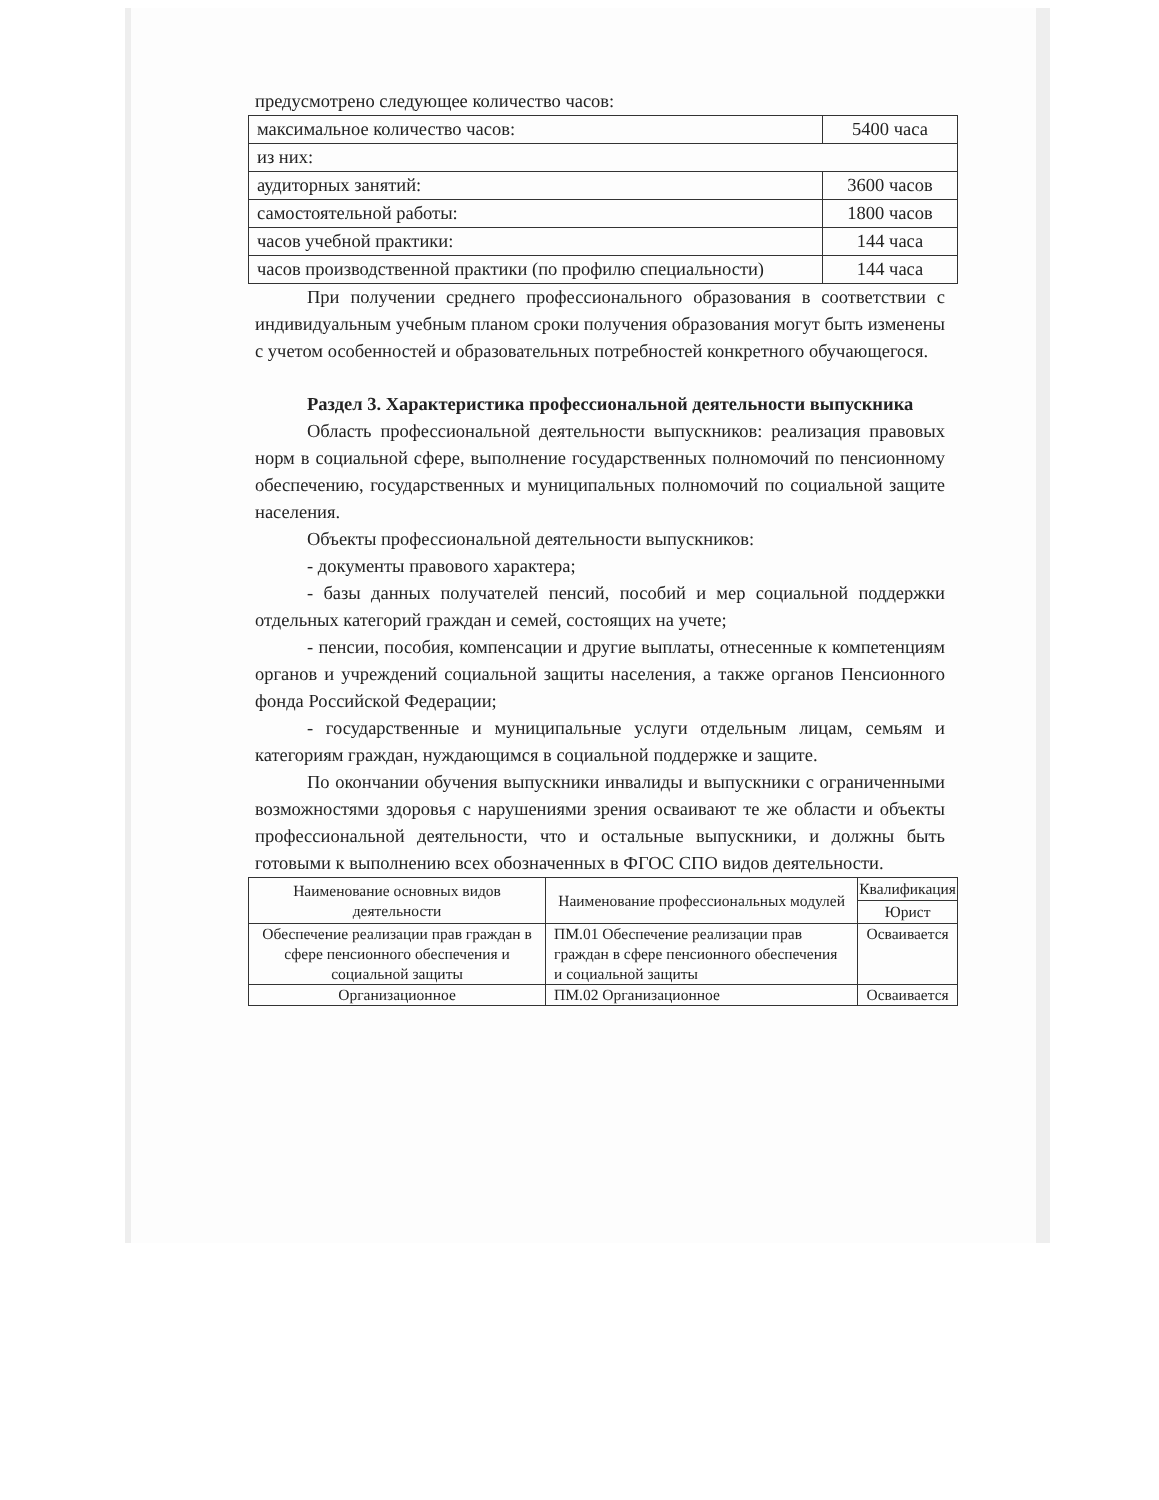предусмотрено следующее количество часов:
| максимальное количество часов: | 5400 часа |
| из них: | |
| аудиторных занятий: | 3600 часов |
| самостоятельной работы: | 1800 часов |
| часов учебной практики: | 144 часа |
| часов производственной практики (по профилю специальности) | 144 часа |
При получении среднего профессионального образования в соответствии с индивидуальным учебным планом сроки получения образования могут быть изменены с учетом особенностей и образовательных потребностей конкретного обучающегося.
Раздел 3. Характеристика профессиональной деятельности выпускника
Область профессиональной деятельности выпускников: реализация правовых норм в социальной сфере, выполнение государственных полномочий по пенсионному обеспечению, государственных и муниципальных полномочий по социальной защите населения.
Объекты профессиональной деятельности выпускников:
- документы правового характера;
- базы данных получателей пенсий, пособий и мер социальной поддержки отдельных категорий граждан и семей, состоящих на учете;
- пенсии, пособия, компенсации и другие выплаты, отнесенные к компетенциям органов и учреждений социальной защиты населения, а также органов Пенсионного фонда Российской Федерации;
- государственные и муниципальные услуги отдельным лицам, семьям и категориям граждан, нуждающимся в социальной поддержке и защите.
По окончании обучения выпускники инвалиды и выпускники с ограниченными возможностями здоровья с нарушениями зрения осваивают те же области и объекты профессиональной деятельности, что и остальные выпускники, и должны быть готовыми к выполнению всех обозначенных в ФГОС СПО видов деятельности.
| Наименование основных видов деятельности | Наименование профессиональных модулей | Квалификация |
| --- | --- | --- |
| | | Юрист |
| Обеспечение реализации прав граждан в сфере пенсионного обеспечения и социальной защиты | ПМ.01 Обеспечение реализации прав граждан в сфере пенсионного обеспечения и социальной защиты | Осваивается |
| Организационное | ПМ.02 Организационное | Осваивается |